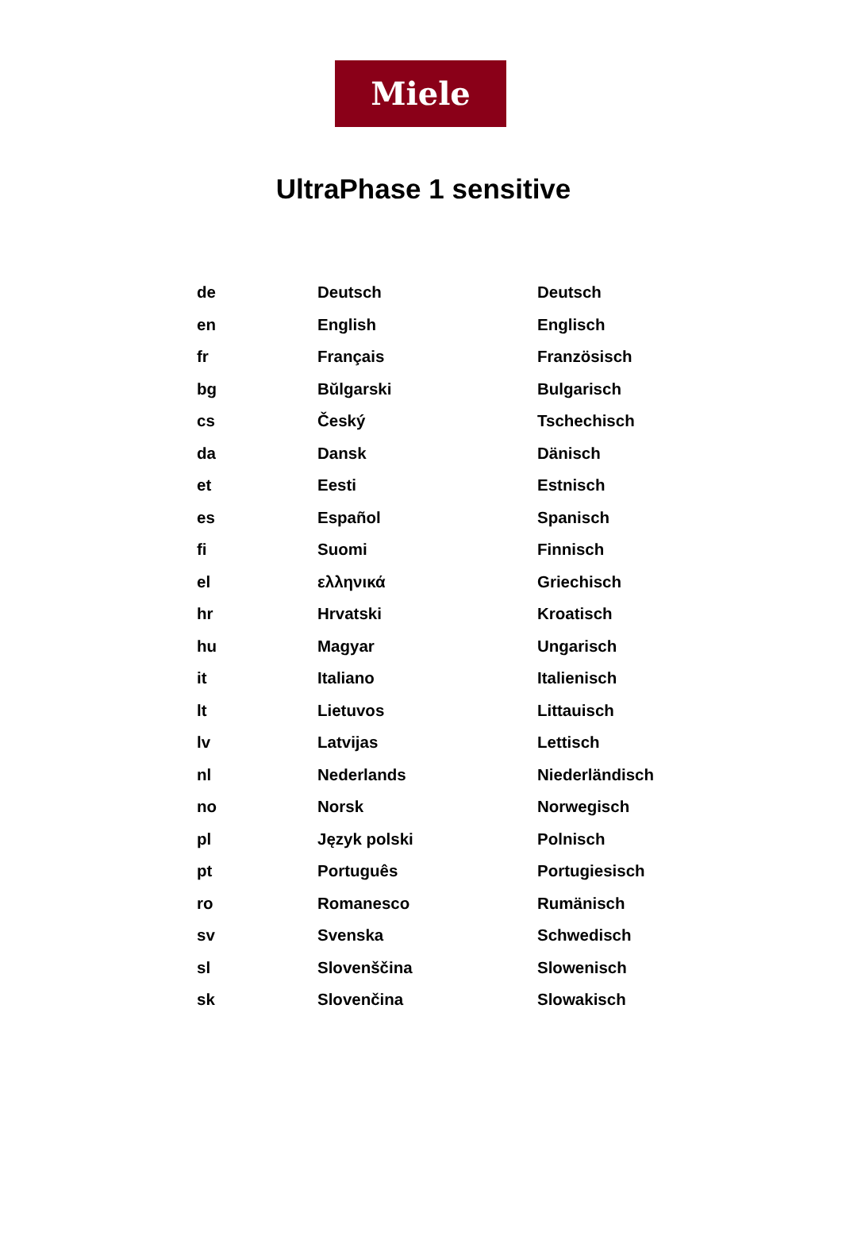Miele
UltraPhase 1 sensitive
| de | Deutsch | Deutsch |
| en | English | Englisch |
| fr | Français | Französisch |
| bg | Bŭlgarski | Bulgarisch |
| cs | Český | Tschechisch |
| da | Dansk | Dänisch |
| et | Eesti | Estnisch |
| es | Español | Spanisch |
| fi | Suomi | Finnisch |
| el | ελληνικά | Griechisch |
| hr | Hrvatski | Kroatisch |
| hu | Magyar | Ungarisch |
| it | Italiano | Italienisch |
| lt | Lietuvos | Littauisch |
| lv | Latvijas | Lettisch |
| nl | Nederlands | Niederländisch |
| no | Norsk | Norwegisch |
| pl | Język polski | Polnisch |
| pt | Português | Portugiesisch |
| ro | Romanesco | Rumänisch |
| sv | Svenska | Schwedisch |
| sl | Slovenščina | Slowenisch |
| sk | Slovenčina | Slowakisch |